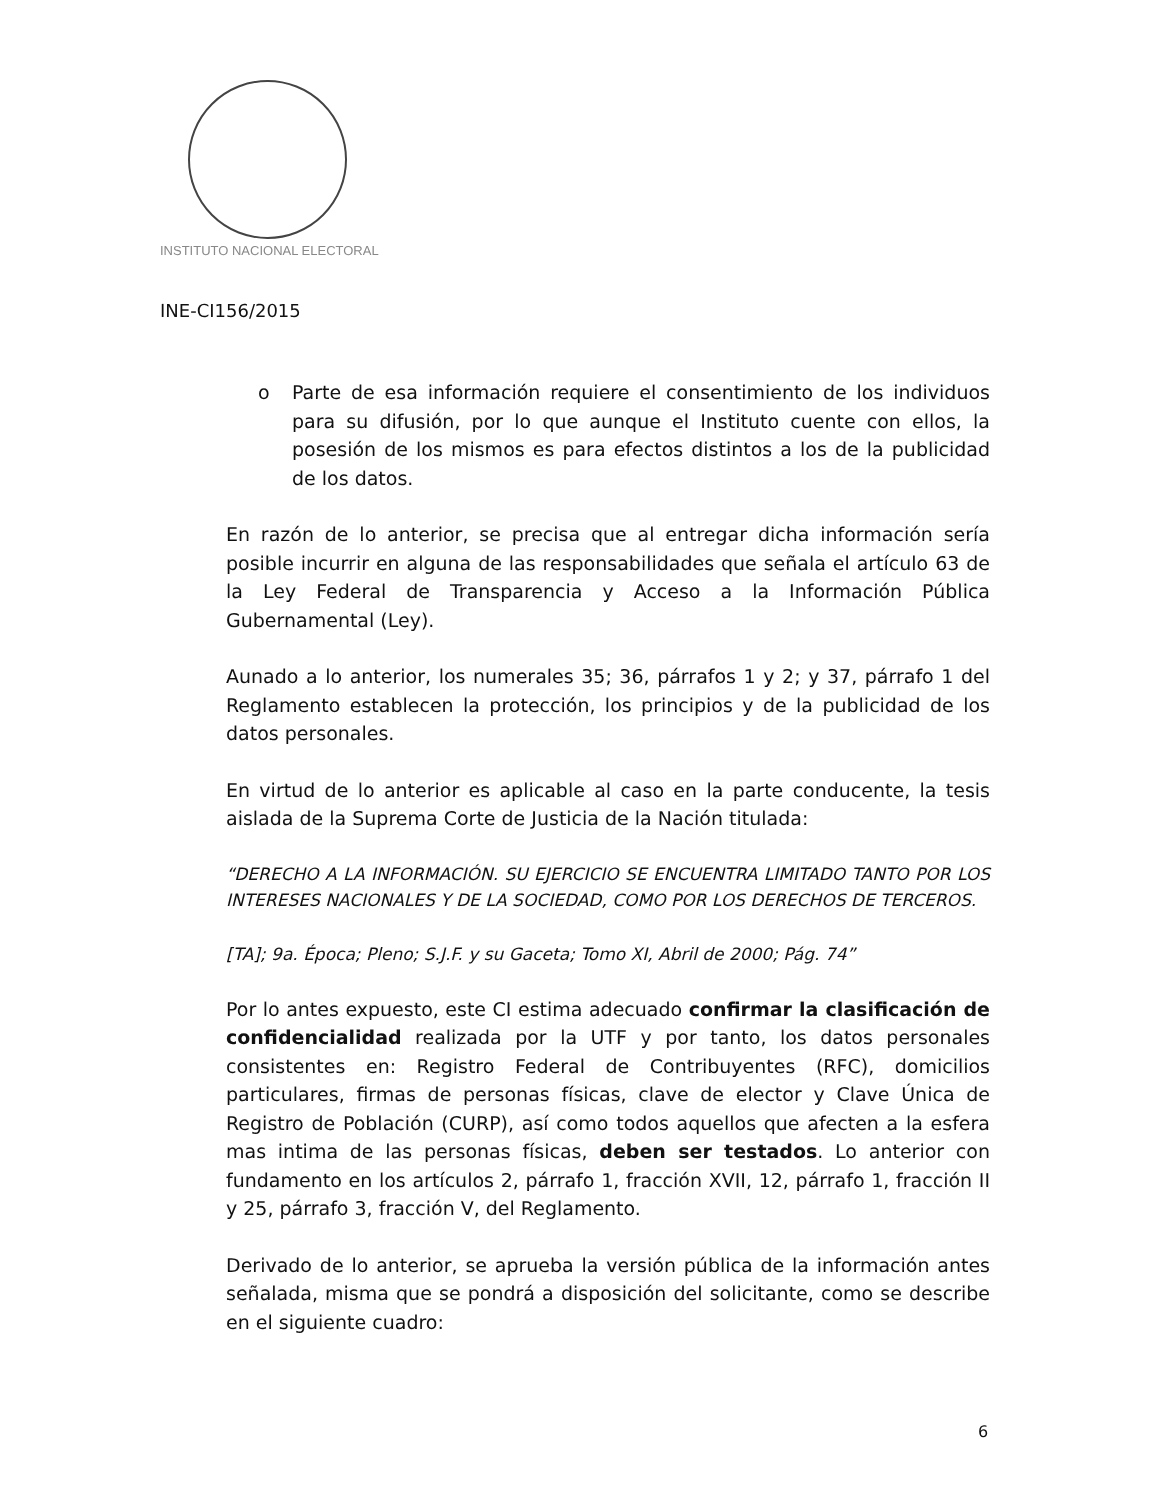INSTITUTO NACIONAL ELECTORAL
INE-CI156/2015
o Parte de esa información requiere el consentimiento de los individuos para su difusión, por lo que aunque el Instituto cuente con ellos, la posesión de los mismos es para efectos distintos a los de la publicidad de los datos.
En razón de lo anterior, se precisa que al entregar dicha información sería posible incurrir en alguna de las responsabilidades que señala el artículo 63 de la Ley Federal de Transparencia y Acceso a la Información Pública Gubernamental (Ley).
Aunado a lo anterior, los numerales 35; 36, párrafos 1 y 2; y 37, párrafo 1 del Reglamento establecen la protección, los principios y de la publicidad de los datos personales.
En virtud de lo anterior es aplicable al caso en la parte conducente, la tesis aislada de la Suprema Corte de Justicia de la Nación titulada:
“DERECHO A LA INFORMACIÓN. SU EJERCICIO SE ENCUENTRA LIMITADO TANTO POR LOS INTERESES NACIONALES Y DE LA SOCIEDAD, COMO POR LOS DERECHOS DE TERCEROS.
[TA]; 9a. Época; Pleno; S.J.F. y su Gaceta; Tomo XI, Abril de 2000; Pág. 74”
Por lo antes expuesto, este CI estima adecuado confirmar la clasificación de confidencialidad realizada por la UTF y por tanto, los datos personales consistentes en: Registro Federal de Contribuyentes (RFC), domicilios particulares, firmas de personas físicas, clave de elector y Clave Única de Registro de Población (CURP), así como todos aquellos que afecten a la esfera mas intima de las personas físicas, deben ser testados. Lo anterior con fundamento en los artículos 2, párrafo 1, fracción XVII, 12, párrafo 1, fracción II y 25, párrafo 3, fracción V, del Reglamento.
Derivado de lo anterior, se aprueba la versión pública de la información antes señalada, misma que se pondrá a disposición del solicitante, como se describe en el siguiente cuadro:
6